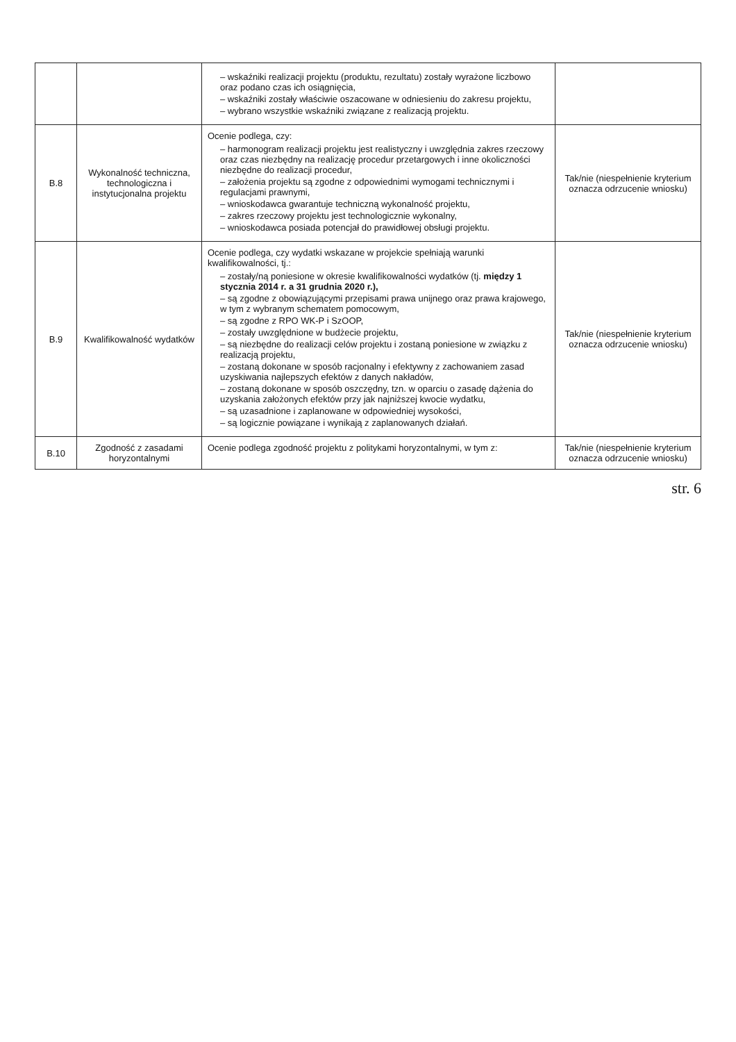| | | – wskaźniki realizacji projektu (produktu, rezultatu) zostały wyrażone liczbowo oraz podano czas ich osiągnięcia, – wskaźniki zostały właściwie oszacowane w odniesieniu do zakresu projektu, – wybrano wszystkie wskaźniki związane z realizacją projektu. | |
| B.8 | Wykonalność techniczna, technologiczna i instytucjonalna projektu | Ocenie podlega, czy: – harmonogram realizacji projektu jest realistyczny i uwzględnia zakres rzeczowy oraz czas niezbędny na realizację procedur przetargowych i inne okoliczności niezbędne do realizacji procedur, – założenia projektu są zgodne z odpowiednimi wymogami technicznymi i regulacjami prawnymi, – wnioskodawca gwarantuje techniczną wykonalność projektu, – zakres rzeczowy projektu jest technologicznie wykonalny, – wnioskodawca posiada potencjał do prawidłowej obsługi projektu. | Tak/nie (niespełnienie kryterium oznacza odrzucenie wniosku) |
| B.9 | Kwalifikowalność wydatków | Ocenie podlega, czy wydatki wskazane w projekcie spełniają warunki kwalifikowalności, tj.: – zostały/ną poniesione w okresie kwalifikowalności wydatków (tj. między 1 stycznia 2014 r. a 31 grudnia 2020 r.), – są zgodne z obowiązującymi przepisami prawa unijnego oraz prawa krajowego, w tym z wybranym schematem pomocowym, – są zgodne z RPO WK-P i SzOOP, – zostały uwzględnione w budżecie projektu, – są niezbędne do realizacji celów projektu i zostaną poniesione w związku z realizacją projektu, – zostaną dokonane w sposób racjonalny i efektywny z zachowaniem zasad uzyskiwania najlepszych efektów z danych nakładów, – zostaną dokonane w sposób oszczędny, tzn. w oparciu o zasadę dążenia do uzyskania założonych efektów przy jak najniższej kwocie wydatku, – są uzasadnione i zaplanowane w odpowiedniej wysokości, – są logicznie powiązane i wynikają z zaplanowanych działań. | Tak/nie (niespełnienie kryterium oznacza odrzucenie wniosku) |
| B.10 | Zgodność z zasadami horyzontalnymi | Ocenie podlega zgodność projektu z politykami horyzontalnymi, w tym z: | Tak/nie (niespełnienie kryterium oznacza odrzucenie wniosku) |
str. 6